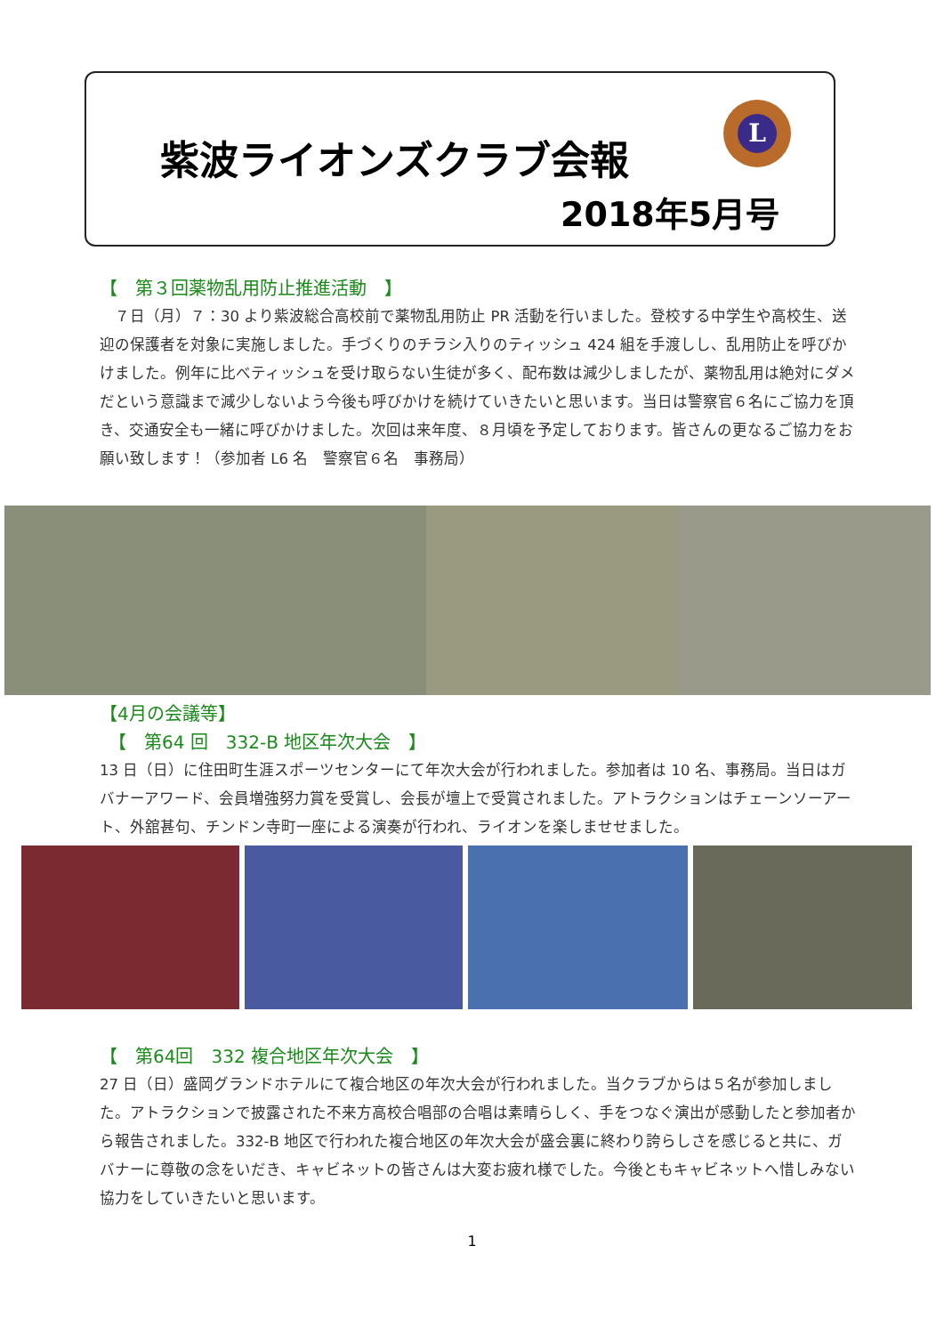紫波ライオンズクラブ会報
2018年5月号
L
【　第３回薬物乱用防止推進活動　】
　７日（月）７：30 より紫波総合高校前で薬物乱用防止 PR 活動を行いました。登校する中学生や高校生、送迎の保護者を対象に実施しました。手づくりのチラシ入りのティッシュ 424 組を手渡しし、乱用防止を呼びかけました。例年に比べティッシュを受け取らない生徒が多く、配布数は減少しましたが、薬物乱用は絶対にダメだという意識まで減少しないよう今後も呼びかけを続けていきたいと思います。当日は警察官６名にご協力を頂き、交通安全も一緒に呼びかけました。次回は来年度、８月頃を予定しております。皆さんの更なるご協力をお願い致します！（参加者 L6 名　警察官６名　事務局）
【4月の会議等】
　【　第64 回　332-B 地区年次大会　】
13 日（日）に住田町生涯スポーツセンターにて年次大会が行われました。参加者は 10 名、事務局。当日はガバナーアワード、会員増強努力賞を受賞し、会長が壇上で受賞されました。アトラクションはチェーンソーアート、外舘甚句、チンドン寺町一座による演奏が行われ、ライオンを楽しませせました。
【　第64回　332 複合地区年次大会　】
27 日（日）盛岡グランドホテルにて複合地区の年次大会が行われました。当クラブからは５名が参加しました。アトラクションで披露された不来方高校合唱部の合唱は素晴らしく、手をつなぐ演出が感動したと参加者から報告されました。332-B 地区で行われた複合地区の年次大会が盛会裏に終わり誇らしさを感じると共に、ガバナーに尊敬の念をいだき、キャビネットの皆さんは大変お疲れ様でした。今後ともキャビネットへ惜しみない協力をしていきたいと思います。
1